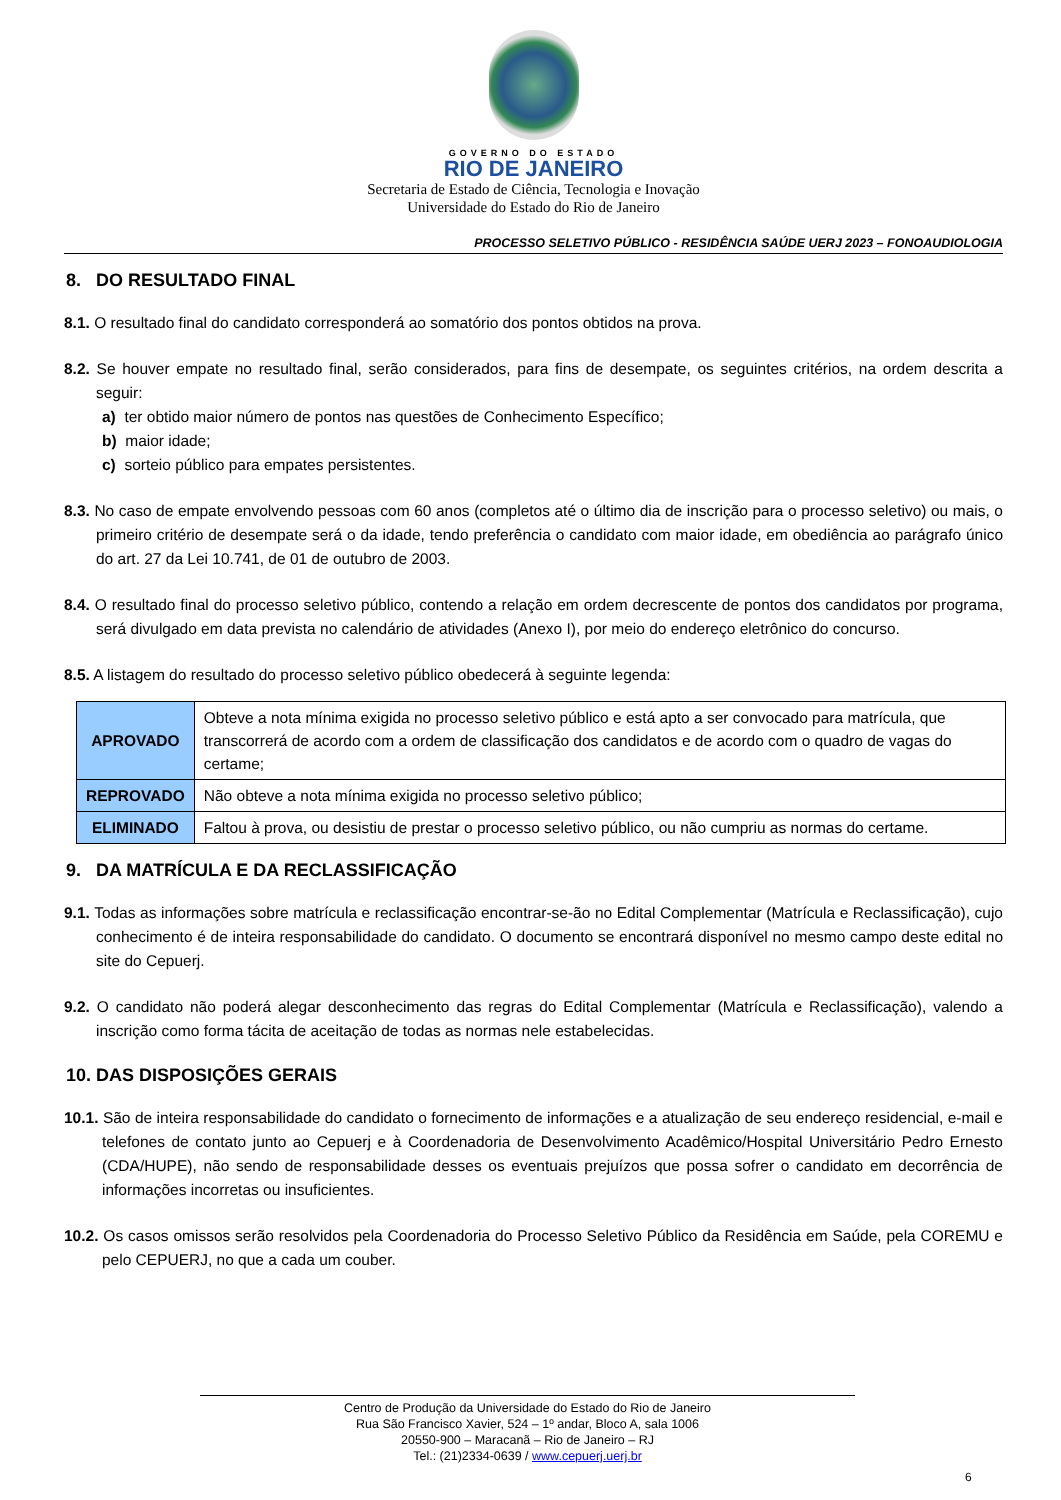GOVERNO DO ESTADO
RIO DE JANEIRO
Secretaria de Estado de Ciência, Tecnologia e Inovação
Universidade do Estado do Rio de Janeiro
PROCESSO SELETIVO PÚBLICO - RESIDÊNCIA SAÚDE UERJ 2023 – FONOAUDIOLOGIA
8. DO RESULTADO FINAL
8.1. O resultado final do candidato corresponderá ao somatório dos pontos obtidos na prova.
8.2. Se houver empate no resultado final, serão considerados, para fins de desempate, os seguintes critérios, na ordem descrita a seguir:
a) ter obtido maior número de pontos nas questões de Conhecimento Específico;
b) maior idade;
c) sorteio público para empates persistentes.
8.3. No caso de empate envolvendo pessoas com 60 anos (completos até o último dia de inscrição para o processo seletivo) ou mais, o primeiro critério de desempate será o da idade, tendo preferência o candidato com maior idade, em obediência ao parágrafo único do art. 27 da Lei 10.741, de 01 de outubro de 2003.
8.4. O resultado final do processo seletivo público, contendo a relação em ordem decrescente de pontos dos candidatos por programa, será divulgado em data prevista no calendário de atividades (Anexo I), por meio do endereço eletrônico do concurso.
8.5. A listagem do resultado do processo seletivo público obedecerá à seguinte legenda:
| APROVADO | Obteve a nota mínima exigida no processo seletivo público e está apto a ser convocado para matrícula, que transcorrerá de acordo com a ordem de classificação dos candidatos e de acordo com o quadro de vagas do certame; |
| REPROVADO | Não obteve a nota mínima exigida no processo seletivo público; |
| ELIMINADO | Faltou à prova, ou desistiu de prestar o processo seletivo público, ou não cumpriu as normas do certame. |
9. DA MATRÍCULA E DA RECLASSIFICAÇÃO
9.1. Todas as informações sobre matrícula e reclassificação encontrar-se-ão no Edital Complementar (Matrícula e Reclassificação), cujo conhecimento é de inteira responsabilidade do candidato. O documento se encontrará disponível no mesmo campo deste edital no site do Cepuerj.
9.2. O candidato não poderá alegar desconhecimento das regras do Edital Complementar (Matrícula e Reclassificação), valendo a inscrição como forma tácita de aceitação de todas as normas nele estabelecidas.
10. DAS DISPOSIÇÕES GERAIS
10.1. São de inteira responsabilidade do candidato o fornecimento de informações e a atualização de seu endereço residencial, e-mail e telefones de contato junto ao Cepuerj e à Coordenadoria de Desenvolvimento Acadêmico/Hospital Universitário Pedro Ernesto (CDA/HUPE), não sendo de responsabilidade desses os eventuais prejuízos que possa sofrer o candidato em decorrência de informações incorretas ou insuficientes.
10.2. Os casos omissos serão resolvidos pela Coordenadoria do Processo Seletivo Público da Residência em Saúde, pela COREMU e pelo CEPUERJ, no que a cada um couber.
Centro de Produção da Universidade do Estado do Rio de Janeiro
Rua São Francisco Xavier, 524 – 1º andar, Bloco A, sala 1006
20550-900 – Maracanã – Rio de Janeiro – RJ
Tel.: (21)2334-0639 / www.cepuerj.uerj.br
6